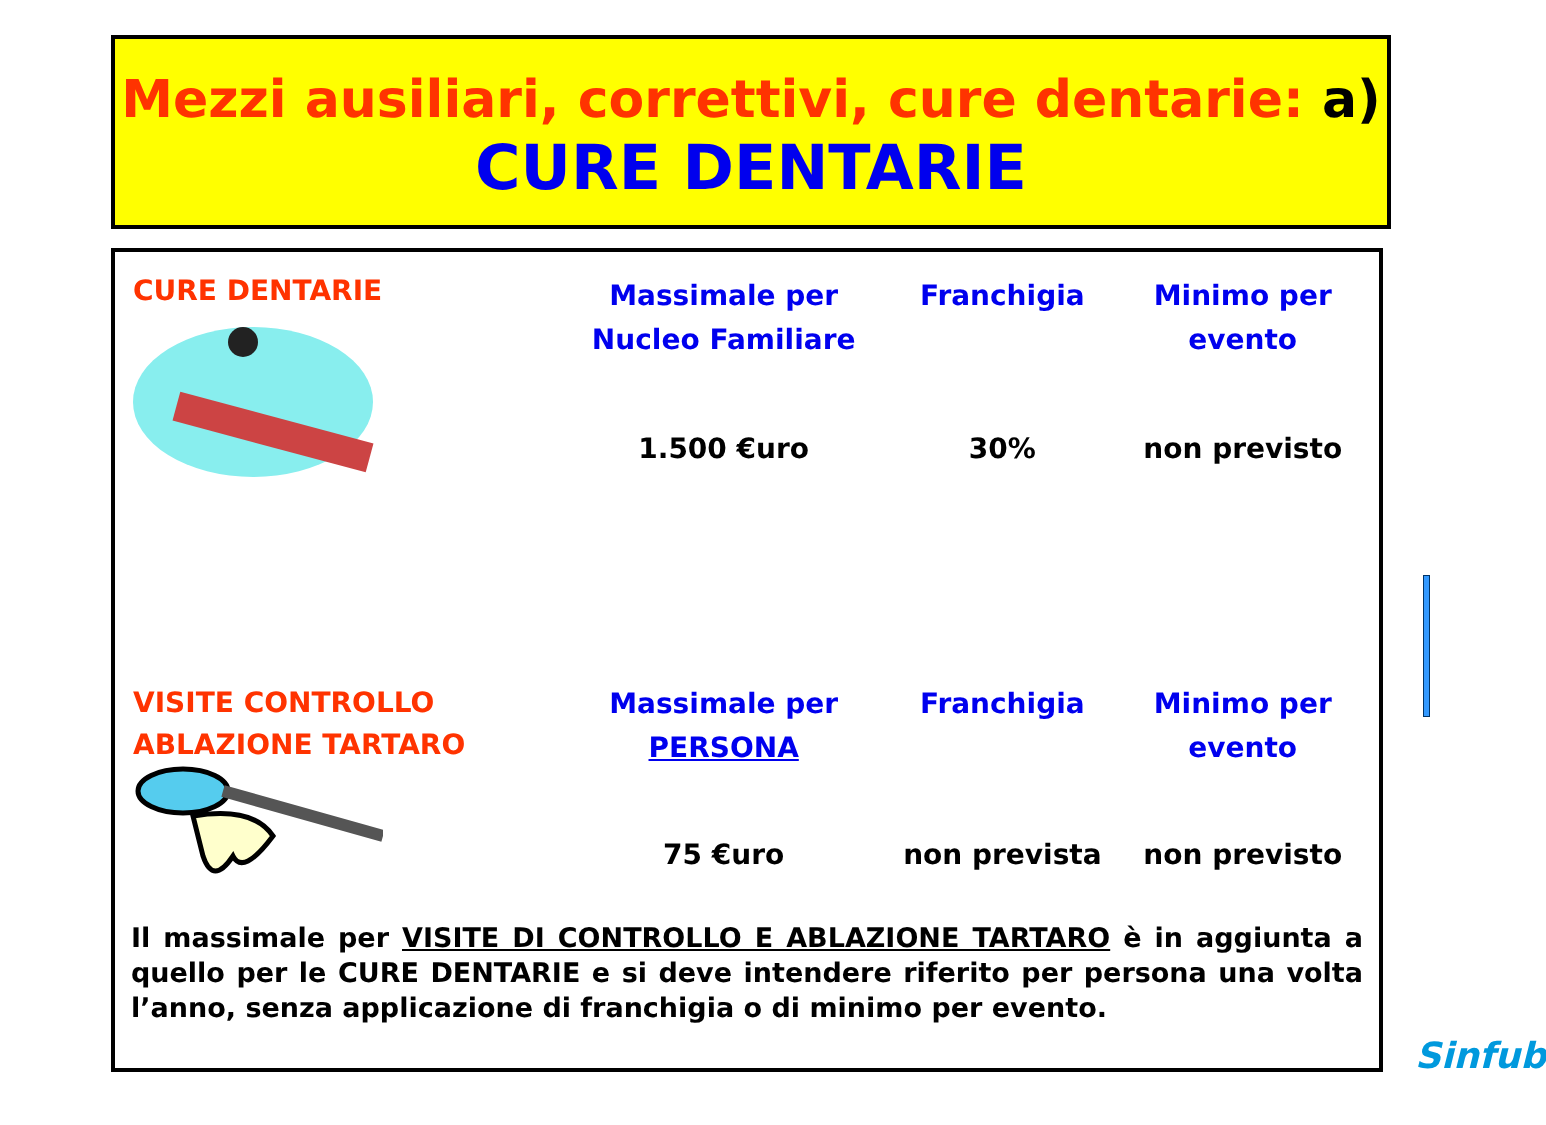Mezzi ausiliari, correttivi, cure dentarie: a)
CURE DENTARIE
| CURE DENTARIE | Massimale per Nucleo Familiare | Franchigia | Minimo per evento |
| | 1.500 €uro | 30% | non previsto |
| VISITE CONTROLLO ABLAZIONE TARTARO | Massimale per PERSONA | Franchigia | Minimo per evento |
| | 75 €uro | non prevista | non previsto |
Il massimale per VISITE DI CONTROLLO E ABLAZIONE TARTARO è in aggiunta a quello per le CURE DENTARIE e si deve intendere riferito per persona una volta l’anno, senza applicazione di franchigia o di minimo per evento.
Sinfub